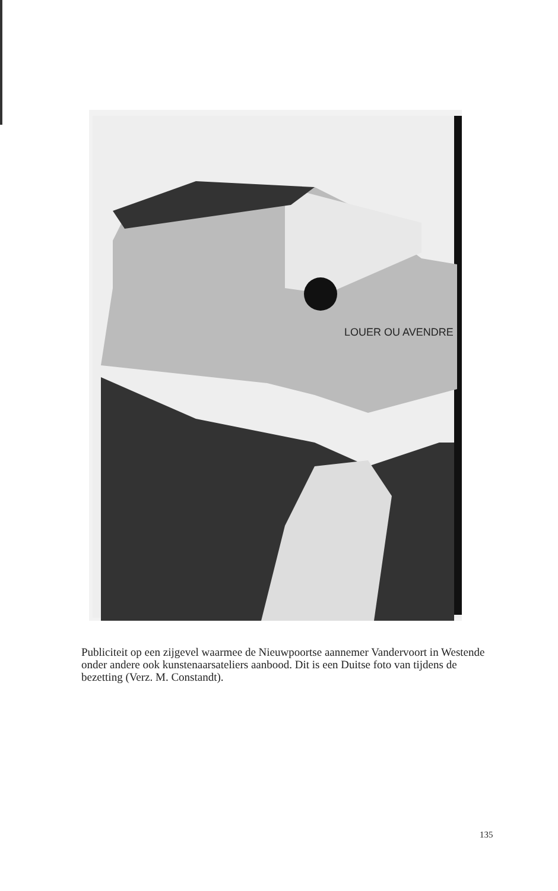LOUER OU AVENDRE
Publiciteit op een zijgevel waarmee de Nieuwpoortse aannemer Vandervoort in Westende onder andere ook kunstenaarsateliers aanbood. Dit is een Duitse foto van tijdens de bezetting (Verz. M. Constandt).
135